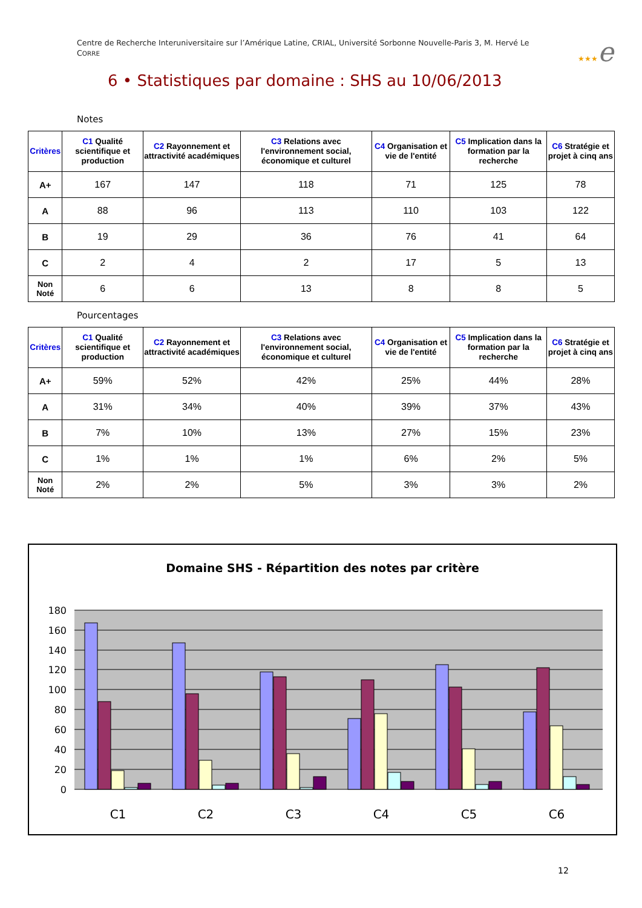Centre de Recherche Interuniversitaire sur l’Amérique Latine, CRIAL, Université Sorbonne Nouvelle-Paris 3, M. Hervé Le CORRE
★★★e
6 • Statistiques par domaine : SHS au 10/06/2013
Notes
| Critères | C1 Qualité scientifique et production | C2 Rayonnement et attractivité académiques | C3 Relations avec l'environnement social, économique et culturel | C4 Organisation et vie de l'entité | C5 Implication dans la formation par la recherche | C6 Stratégie et projet à cinq ans |
| --- | --- | --- | --- | --- | --- | --- |
| A+ | 167 | 147 | 118 | 71 | 125 | 78 |
| A | 88 | 96 | 113 | 110 | 103 | 122 |
| B | 19 | 29 | 36 | 76 | 41 | 64 |
| C | 2 | 4 | 2 | 17 | 5 | 13 |
| Non Noté | 6 | 6 | 13 | 8 | 8 | 5 |
Pourcentages
| Critères | C1 Qualité scientifique et production | C2 Rayonnement et attractivité académiques | C3 Relations avec l'environnement social, économique et culturel | C4 Organisation et vie de l'entité | C5 Implication dans la formation par la recherche | C6 Stratégie et projet à cinq ans |
| --- | --- | --- | --- | --- | --- | --- |
| A+ | 59% | 52% | 42% | 25% | 44% | 28% |
| A | 31% | 34% | 40% | 39% | 37% | 43% |
| B | 7% | 10% | 13% | 27% | 15% | 23% |
| C | 1% | 1% | 1% | 6% | 2% | 5% |
| Non Noté | 2% | 2% | 5% | 3% | 3% | 2% |
Domaine SHS - Répartition des notes par critère
180
160
140
120
100
80
60
40
20
0
C1
C2
C3
C4
C5
C6
12